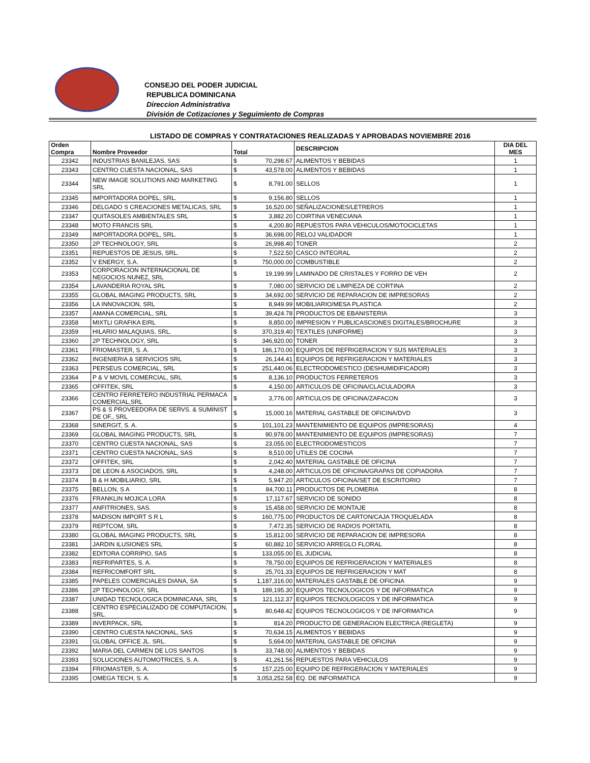CONSEJO DEL PODER JUDICIAL
REPUBLICA DOMINICANA
Direccion Administrativa
División de Cotizaciones y Seguimiento de Compras
LISTADO DE COMPRAS Y CONTRATACIONES REALIZADAS Y APROBADAS NOVIEMBRE 2016
| Orden Compra | Nombre Proveedor | Total | | DESCRIPCION | DIA DEL MES |
| --- | --- | --- | --- | --- | --- |
| 23342 | INDUSTRIAS BANILEJAS, SAS | $ | 70,298.67 | ALIMENTOS Y BEBIDAS | 1 |
| 23343 | CENTRO CUESTA NACIONAL, SAS | $ | 43,578.00 | ALIMENTOS Y BEBIDAS | 1 |
| 23344 | NEW IMAGE SOLUTIONS AND MARKETING SRL | $ | 8,791.00 | SELLOS | 1 |
| 23345 | IMPORTADORA DOPEL, SRL. | $ | 9,156.80 | SELLOS | 1 |
| 23346 | DELGADO S CREACIONES METALICAS, SRL | $ | 16,520.00 | SEÑALIZACIONES/LETREROS | 1 |
| 23347 | QUITASOLES AMBIENTALES SRL | $ | 3,882.20 | COIRTINA VENECIANA | 1 |
| 23348 | MOTO FRANCIS SRL | $ | 4,200.80 | REPUESTOS PARA VEHICULOS/MOTOCICLETAS | 1 |
| 23349 | IMPORTADORA DOPEL, SRL. | $ | 36,698.00 | RELOJ VALIDADOR | 1 |
| 23350 | 2P TECHNOLOGY, SRL | $ | 26,998.40 | TONER | 2 |
| 23351 | REPUESTOS DE JESUS, SRL. | $ | 7,522.50 | CASCO INTEGRAL | 2 |
| 23352 | V ENERGY, S.A. | $ | 750,000.00 | COMBUSTIBLE | 2 |
| 23353 | CORPORACION INTERNACIONAL DE NEGOCIOS NUNEZ, SRL | $ | 19,199.99 | LAMINADO DE CRISTALES Y FORRO DE VEH | 2 |
| 23354 | LAVANDERIA ROYAL SRL | $ | 7,080.00 | SERVICIO DE LIMPIEZA DE CORTINA | 2 |
| 23355 | GLOBAL IMAGING PRODUCTS, SRL | $ | 34,692.00 | SERVICIO DE REPARACION DE IMPRESORAS | 2 |
| 23356 | LA INNOVACION, SRL | $ | 8,949.99 | MOBILIARIO/MESA PLASTICA | 2 |
| 23357 | AMANA COMERCIAL, SRL | $ | 39,424.78 | PRODUCTOS DE EBANISTERIA | 3 |
| 23358 | MIXTLI GRAFIKA EIRL | $ | 8,850.00 | IMPRESION Y PUBLICASCIONES DIGITALES/BROCHURE | 3 |
| 23359 | HILARIO MALAQUIAS, SRL. | $ | 370,319.40 | TEXTILES (UNIFORME) | 3 |
| 23360 | 2P TECHNOLOGY, SRL | $ | 346,920.00 | TONER | 3 |
| 23361 | FRIOMASTER, S. A. | $ | 186,170.00 | EQUIPOS DE REFRIGERACION Y SUS MATERIALES | 3 |
| 23362 | INGENIERIA & SERVICIOS SRL | $ | 26,144.41 | EQUIPOS DE REFRIGERACION Y MATERIALES | 3 |
| 23363 | PERSEUS COMERCIAL, SRL | $ | 251,440.06 | ELECTRODOMESTICO (DESHUMIDIFICADOR) | 3 |
| 23364 | P & V MOVIL COMERCIAL, SRL | $ | 8,136.10 | PRODUCTOS FERRETEROS | 3 |
| 23365 | OFFITEK, SRL | $ | 4,150.00 | ARTICULOS DE OFICINA/CLACULADORA | 3 |
| 23366 | CENTRO FERRETERO INDUSTRIAL PERMACA COMERCIAL,SRL | $ | 3,776.00 | ARTICULOS DE OFICINA/ZAFACON | 3 |
| 23367 | PS & S PROVEEDORA DE SERVS. & SUMINIST DE OF., SRL | $ | 15,000.16 | MATERIAL GASTABLE DE OFICINA/DVD | 3 |
| 23368 | SINERGIT, S. A. | $ | 101,101.23 | MANTENIMIENTO DE EQUIPOS (IMPRESORAS) | 4 |
| 23369 | GLOBAL IMAGING PRODUCTS, SRL | $ | 90,978.00 | MANTENIMIENTO DE EQUIPOS (IMPRESORAS) | 7 |
| 23370 | CENTRO CUESTA NACIONAL, SAS | $ | 23,055.00 | ELECTRODOMESTICOS | 7 |
| 23371 | CENTRO CUESTA NACIONAL, SAS | $ | 8,510.00 | UTILES DE COCINA | 7 |
| 23372 | OFFITEK, SRL | $ | 2,042.40 | MATERIAL GASTABLE DE OFICINA | 7 |
| 23373 | DE LEON & ASOCIADOS, SRL | $ | 4,248.00 | ARTICULOS DE OFICINA/GRAPAS DE COPIADORA | 7 |
| 23374 | B & H MOBILIARIO, SRL | $ | 5,947.20 | ARTICULOS OFICINA/SET DE ESCRITORIO | 7 |
| 23375 | BELLON, S A | $ | 84,700.11 | PRODUCTOS DE PLOMERIA | 8 |
| 23376 | FRANKLIN MOJICA LORA | $ | 17,117.67 | SERVICIO DE SONIDO | 8 |
| 23377 | ANFITRIONES, SAS. | $ | 15,458.00 | SERVICIO DE MONTAJE | 8 |
| 23378 | MADISON IMPORT S R L | $ | 160,775.00 | PRODUCTOS DE CARTON/CAJA TROQUELADA | 8 |
| 23379 | REPTCOM, SRL | $ | 7,472.35 | SERVICIO DE RADIOS PORTATIL | 8 |
| 23380 | GLOBAL IMAGING PRODUCTS, SRL | $ | 15,812.00 | SERVICIO DE REPARACION DE IMPRESORA | 8 |
| 23381 | JARDIN ILUSIONES SRL | $ | 60,882.10 | SERVICIO ARREGLO FLORAL | 8 |
| 23382 | EDITORA CORRIPIO, SAS | $ | 133,055.00 | EL JUDICIAL | 8 |
| 23383 | REFRIPARTES, S. A. | $ | 78,750.00 | EQUIPOS DE REFRIGERACION Y MATERIALES | 8 |
| 23384 | REFRICOMFORT SRL | $ | 25,701.33 | EQUIPOS DE REFRIGERACION Y MAT | 8 |
| 23385 | PAPELES COMERCIALES DIANA, SA | $ | 1,187,316.00 | MATERIALES GASTABLE DE OFICINA | 9 |
| 23386 | 2P TECHNOLOGY, SRL | $ | 189,195.30 | EQUIPOS TECNOLOGICOS Y DE INFORMATICA | 9 |
| 23387 | UNIDAD TECNOLOGICA DOMINICANA, SRL | $ | 121,112.37 | EQUIPOS TECNOLOGICOS Y DE INFORMATICA | 9 |
| 23388 | CENTRO ESPECIALIZADO DE COMPUTACION, SRL. | $ | 80,648.42 | EQUIPOS TECNOLOGICOS Y DE INFORMATICA | 9 |
| 23389 | INVERPACK, SRL | $ | 814.20 | PRODUCTO DE GENERACION ELECTRICA (REGLETA) | 9 |
| 23390 | CENTRO CUESTA NACIONAL, SAS | $ | 70,634.15 | ALIMENTOS Y BEBIDAS | 9 |
| 23391 | GLOBAL OFFICE JL. SRL. | $ | 5,664.00 | MATERIAL GASTABLE DE OFICINA | 9 |
| 23392 | MARIA DEL CARMEN DE LOS SANTOS | $ | 33,748.00 | ALIMENTOS Y BEBIDAS | 9 |
| 23393 | SOLUCIONES AUTOMOTRICES, S. A. | $ | 41,261.56 | REPUESTOS PARA VEHICULOS | 9 |
| 23394 | FRIOMASTER, S. A. | $ | 157,225.00 | EQUIPO DE REFRIGERACION Y MATERIALES | 9 |
| 23395 | OMEGA TECH, S. A. | $ | 3,053,252.58 | EQ. DE INFORMATICA | 9 |